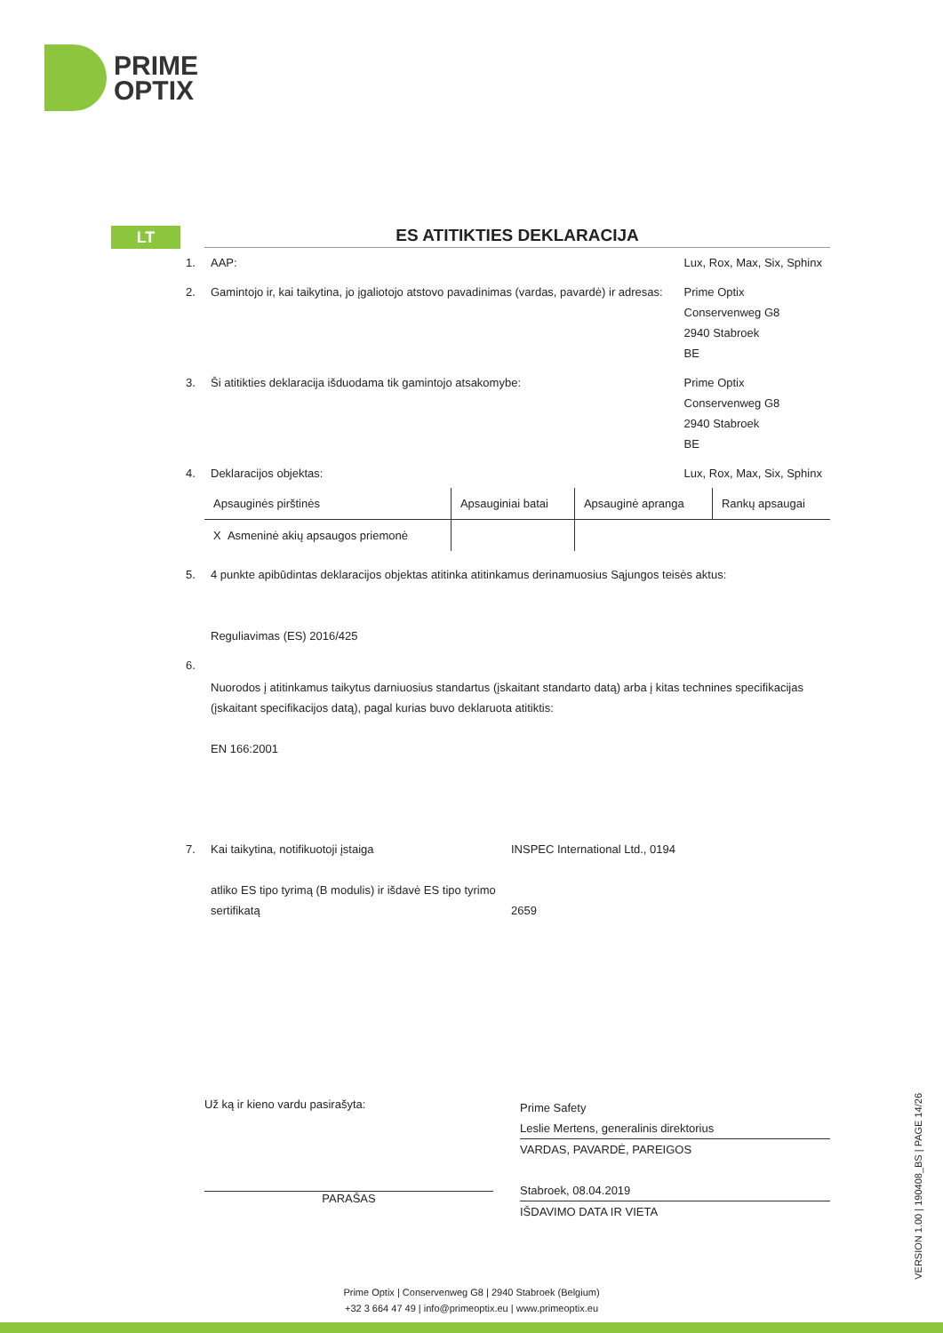PRIME
OPTIX
LT
ES ATITIKTIES DEKLARACIJA
| 1. | AAP: | Lux, Rox, Max, Six, Sphinx |
| 2. | Gamintojo ir, kai taikytina, jo įgaliotojo atstovo pavadinimas (vardas, pavardė) ir adresas: | Prime Optix Conservenweg G8 2940 Stabroek BE |
| 3. | Ši atitikties deklaracija išduodama tik gamintojo atsakomybe: | Prime Optix Conservenweg G8 2940 Stabroek BE |
| 4. | Deklaracijos objektas: | Lux, Rox, Max, Six, Sphinx |
| Apsauginės pirštinės | Apsauginiai batai | Apsauginė apranga | Rankų apsaugai |
| X Asmeninė akių apsaugos priemonė | | | |
| 5. | 4 punkte apibūdintas deklaracijos objektas atitinka atitinkamus derinamuosius Sąjungos teisės aktus: Reguliavimas (ES) 2016/425 |
| 6. | Nuorodos į atitinkamus taikytus darniuosius standartus (įskaitant standarto datą) arba į kitas technines specifikacijas (įskaitant specifikacijos datą), pagal kurias buvo deklaruota atitiktis: EN 166:2001 |
| 7. | Kai taikytina, notifikuotoji įstaiga atliko ES tipo tyrimą (B modulis) ir išdavė ES tipo tyrimo sertifikatą | INSPEC International Ltd., 0194 2659 |
Už ką ir kieno vardu pasirašyta:
PARAŠAS
Prime Safety
Leslie Mertens, generalinis direktorius
VARDAS, PAVARDĖ, PAREIGOS
Stabroek, 08.04.2019
IŠDAVIMO DATA IR VIETA
VERSION 1.00 | 190408_BS | PAGE 14/26
Prime Optix | Conservenweg G8 | 2940 Stabroek (Belgium)
+32 3 664 47 49 | info@primeoptix.eu | www.primeoptix.eu